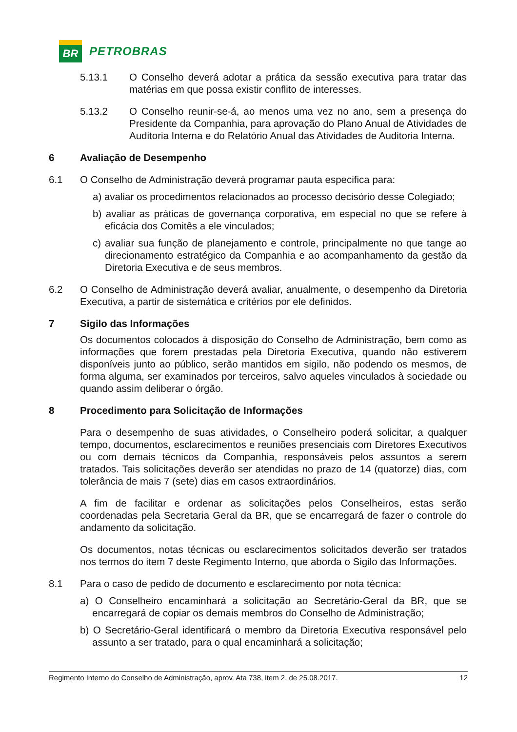BR
PETROBRAS
5.13.1 O Conselho deverá adotar a prática da sessão executiva para tratar das matérias em que possa existir conflito de interesses.
5.13.2 O Conselho reunir-se-á, ao menos uma vez no ano, sem a presença do Presidente da Companhia, para aprovação do Plano Anual de Atividades de Auditoria Interna e do Relatório Anual das Atividades de Auditoria Interna.
6 Avaliação de Desempenho
6.1 O Conselho de Administração deverá programar pauta especifica para:
a) avaliar os procedimentos relacionados ao processo decisório desse Colegiado;
b) avaliar as práticas de governança corporativa, em especial no que se refere à eficácia dos Comitês a ele vinculados;
c) avaliar sua função de planejamento e controle, principalmente no que tange ao direcionamento estratégico da Companhia e ao acompanhamento da gestão da Diretoria Executiva e de seus membros.
6.2 O Conselho de Administração deverá avaliar, anualmente, o desempenho da Diretoria Executiva, a partir de sistemática e critérios por ele definidos.
7 Sigilo das Informações
Os documentos colocados à disposição do Conselho de Administração, bem como as informações que forem prestadas pela Diretoria Executiva, quando não estiverem disponíveis junto ao público, serão mantidos em sigilo, não podendo os mesmos, de forma alguma, ser examinados por terceiros, salvo aqueles vinculados à sociedade ou quando assim deliberar o órgão.
8 Procedimento para Solicitação de Informações
Para o desempenho de suas atividades, o Conselheiro poderá solicitar, a qualquer tempo, documentos, esclarecimentos e reuniões presenciais com Diretores Executivos ou com demais técnicos da Companhia, responsáveis pelos assuntos a serem tratados. Tais solicitações deverão ser atendidas no prazo de 14 (quatorze) dias, com tolerância de mais 7 (sete) dias em casos extraordinários.
A fim de facilitar e ordenar as solicitações pelos Conselheiros, estas serão coordenadas pela Secretaria Geral da BR, que se encarregará de fazer o controle do andamento da solicitação.
Os documentos, notas técnicas ou esclarecimentos solicitados deverão ser tratados nos termos do item 7 deste Regimento Interno, que aborda o Sigilo das Informações.
8.1 Para o caso de pedido de documento e esclarecimento por nota técnica:
a) O Conselheiro encaminhará a solicitação ao Secretário-Geral da BR, que se encarregará de copiar os demais membros do Conselho de Administração;
b) O Secretário-Geral identificará o membro da Diretoria Executiva responsável pelo assunto a ser tratado, para o qual encaminhará a solicitação;
Regimento Interno do Conselho de Administração, aprov. Ata 738, item 2, de 25.08.2017. 12